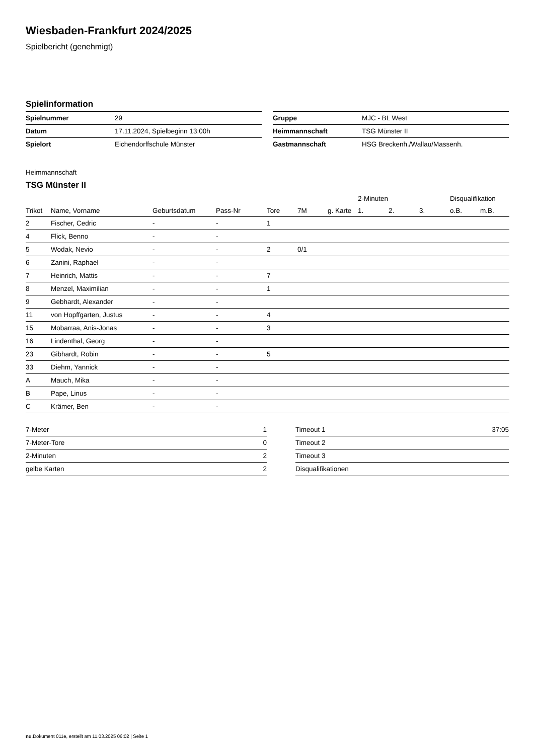Wiesbaden-Frankfurt 2024/2025
Spielbericht (genehmigt)
Spielinformation
| Spielnummer | 29 |
| Datum | 17.11.2024, Spielbeginn 13:00h |
| Spielort | Eichendorffschule Münster |
| Gruppe | MJC - BL West |
| Heimmannschaft | TSG Münster II |
| Gastmannschaft | HSG Breckenh./Wallau/Massenh. |
Heimmannschaft
TSG Münster II
| | | | | | | | 2-Minuten | | | Disqualifikation | |
| --- | --- | --- | --- | --- | --- | --- | --- | --- | --- | --- | --- |
| Trikot | Name, Vorname | Geburtsdatum | Pass-Nr | Tore | 7M | g. Karte | 1. | 2. | 3. | o.B. | m.B. |
| 2 | Fischer, Cedric | - | - | 1 | | | | | | | |
| 4 | Flick, Benno | - | - | | | | | | | | |
| 5 | Wodak, Nevio | - | - | 2 | 0/1 | | | | | | |
| 6 | Zanini, Raphael | - | - | | | | | | | | |
| 7 | Heinrich, Mattis | - | - | 7 | | | | | | | |
| 8 | Menzel, Maximilian | - | - | 1 | | | | | | | |
| 9 | Gebhardt, Alexander | - | - | | | | | | | | |
| 11 | von Hopffgarten, Justus | - | - | 4 | | | | | | | |
| 15 | Mobarraa, Anis-Jonas | - | - | 3 | | | | | | | |
| 16 | Lindenthal, Georg | - | - | | | | | | | | |
| 23 | Gibhardt, Robin | - | - | 5 | | | | | | | |
| 33 | Diehm, Yannick | - | - | | | | | | | | |
| A | Mauch, Mika | - | - | | | | | | | | |
| B | Pape, Linus | - | - | | | | | | | | |
| C | Krämer, Ben | - | - | | | | | | | | |
| 7-Meter | 1 |
| 7-Meter-Tore | 0 |
| 2-Minuten | 2 |
| gelbe Karten | 2 |
| Timeout 1 | 37:05 |
| Timeout 2 | |
| Timeout 3 | |
| Disqualifikationen | |
nu.Dokument 011e, erstellt am 11.03.2025 06:02 | Seite 1